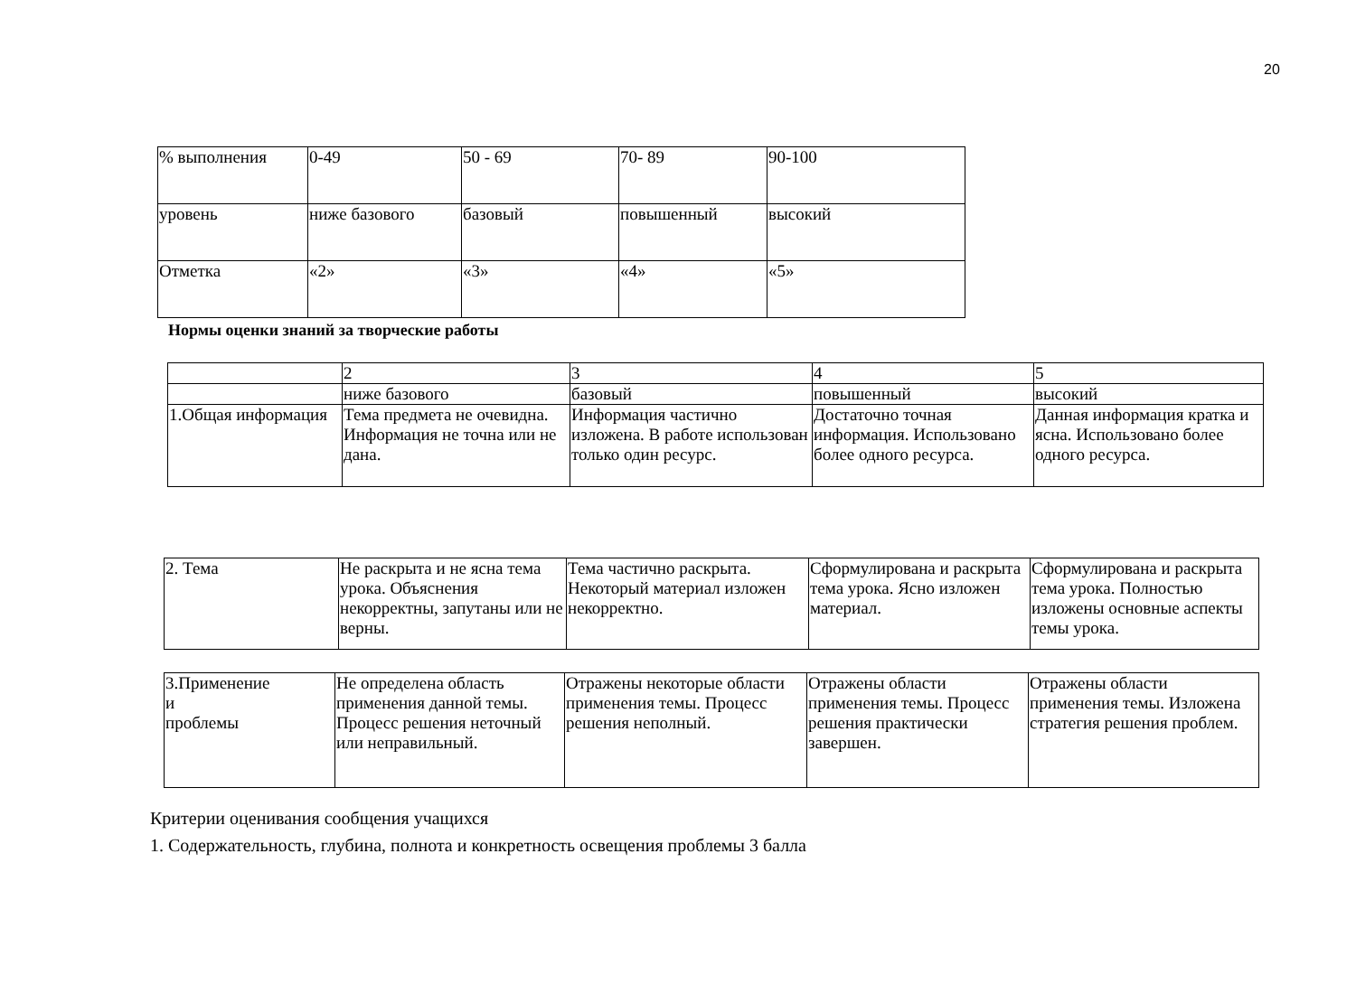20
| % выполнения | 0-49 | 50 - 69 | 70- 89 | 90-100 |
| уровень | ниже базового | базовый | повышенный | высокий |
| Отметка | «2» | «3» | «4» | «5» |
Нормы оценки знаний за творческие работы
| | 2 | 3 | 4 | 5 |
| | ниже базового | базовый | повышенный | высокий |
| 1.Общая информация | Тема предмета не очевидна. Информация не точна или не дана. | Информация частично изложена. В работе использован только один ресурс. | Достаточно точная информация. Использовано более одного ресурса. | Данная информация кратка и ясна. Использовано более одного ресурса. |
| 2. Тема | Не раскрыта и не ясна тема урока. Объяснения некорректны, запутаны или не верны. | Тема частично раскрыта. Некоторый материал изложен некорректно. | Сформулирована и раскрыта тема урока. Ясно изложен материал. | Сформулирована и раскрыта тема урока. Полностью изложены основные аспекты темы урока. |
| 3.Применение и проблемы | Не определена область применения данной темы. Процесс решения неточный или неправильный. | Отражены некоторые области применения темы. Процесс решения неполный. | Отражены области применения темы. Процесс решения практически завершен. | Отражены области применения темы. Изложена стратегия решения проблем. |
Критерии оценивания сообщения учащихся
1. Содержательность, глубина, полнота и конкретность освещения проблемы 3 балла